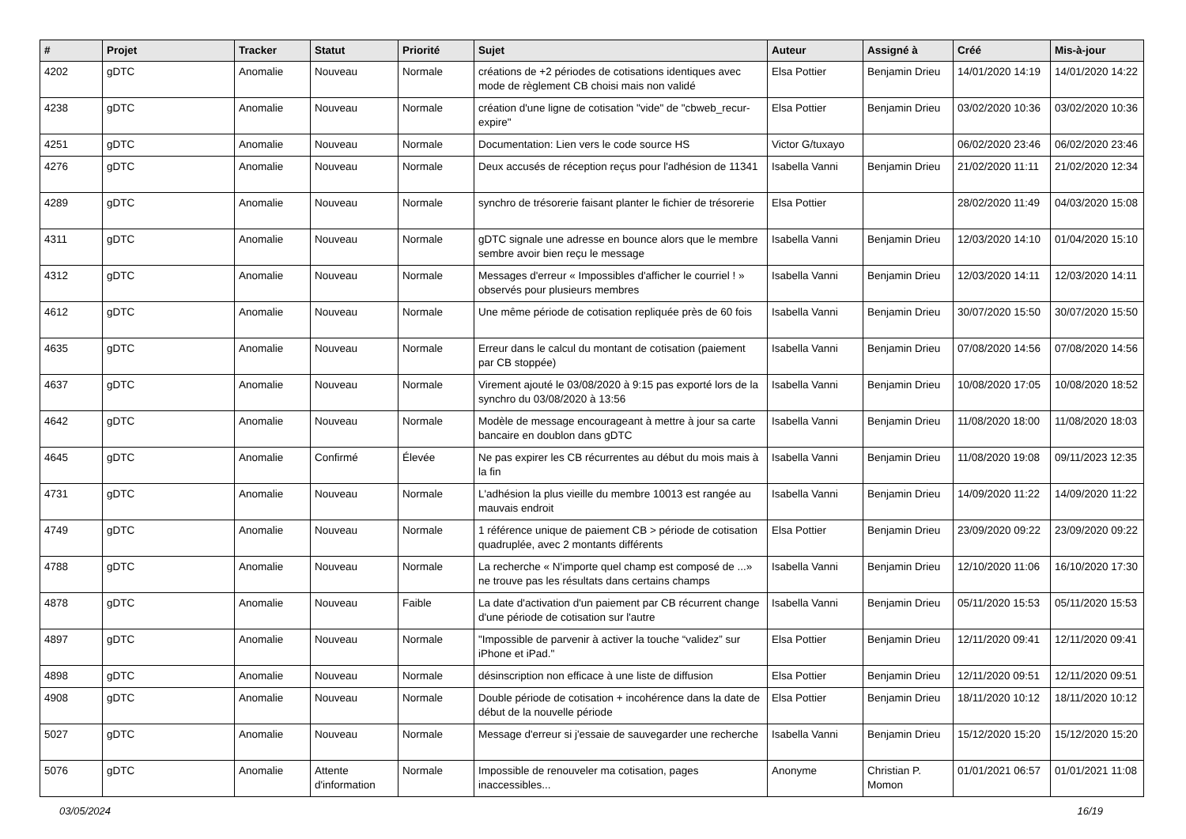| # | Projet | Tracker | Statut | Priorité | Sujet | Auteur | Assigné à | Créé | Mis-à-jour |
| --- | --- | --- | --- | --- | --- | --- | --- | --- | --- |
| 4202 | gDTC | Anomalie | Nouveau | Normale | créations de +2 périodes de cotisations identiques avec mode de règlement CB choisi mais non validé | Elsa Pottier | Benjamin Drieu | 14/01/2020 14:19 | 14/01/2020 14:22 |
| 4238 | gDTC | Anomalie | Nouveau | Normale | création d'une ligne de cotisation "vide" de "cbweb_recur-expire" | Elsa Pottier | Benjamin Drieu | 03/02/2020 10:36 | 03/02/2020 10:36 |
| 4251 | gDTC | Anomalie | Nouveau | Normale | Documentation: Lien vers le code source HS | Victor G/tuxayo | | 06/02/2020 23:46 | 06/02/2020 23:46 |
| 4276 | gDTC | Anomalie | Nouveau | Normale | Deux accusés de réception reçus pour l'adhésion de 11341 | Isabella Vanni | Benjamin Drieu | 21/02/2020 11:11 | 21/02/2020 12:34 |
| 4289 | gDTC | Anomalie | Nouveau | Normale | synchro de trésorerie faisant planter le fichier de trésorerie | Elsa Pottier | | 28/02/2020 11:49 | 04/03/2020 15:08 |
| 4311 | gDTC | Anomalie | Nouveau | Normale | gDTC signale une adresse en bounce alors que le membre sembre avoir bien reçu le message | Isabella Vanni | Benjamin Drieu | 12/03/2020 14:10 | 01/04/2020 15:10 |
| 4312 | gDTC | Anomalie | Nouveau | Normale | Messages d'erreur « Impossibles d'afficher le courriel ! » observés pour plusieurs membres | Isabella Vanni | Benjamin Drieu | 12/03/2020 14:11 | 12/03/2020 14:11 |
| 4612 | gDTC | Anomalie | Nouveau | Normale | Une même période de cotisation repliquée près de 60 fois | Isabella Vanni | Benjamin Drieu | 30/07/2020 15:50 | 30/07/2020 15:50 |
| 4635 | gDTC | Anomalie | Nouveau | Normale | Erreur dans le calcul du montant de cotisation (paiement par CB stoppée) | Isabella Vanni | Benjamin Drieu | 07/08/2020 14:56 | 07/08/2020 14:56 |
| 4637 | gDTC | Anomalie | Nouveau | Normale | Virement ajouté le 03/08/2020 à 9:15 pas exporté lors de la synchro du 03/08/2020 à 13:56 | Isabella Vanni | Benjamin Drieu | 10/08/2020 17:05 | 10/08/2020 18:52 |
| 4642 | gDTC | Anomalie | Nouveau | Normale | Modèle de message encourageant à mettre à jour sa carte bancaire en doublon dans gDTC | Isabella Vanni | Benjamin Drieu | 11/08/2020 18:00 | 11/08/2020 18:03 |
| 4645 | gDTC | Anomalie | Confirmé | Élevée | Ne pas expirer les CB récurrentes au début du mois mais à la fin | Isabella Vanni | Benjamin Drieu | 11/08/2020 19:08 | 09/11/2023 12:35 |
| 4731 | gDTC | Anomalie | Nouveau | Normale | L'adhésion la plus vieille du membre 10013 est rangée au mauvais endroit | Isabella Vanni | Benjamin Drieu | 14/09/2020 11:22 | 14/09/2020 11:22 |
| 4749 | gDTC | Anomalie | Nouveau | Normale | 1 référence unique de paiement CB > période de cotisation quadruplée, avec 2 montants différents | Elsa Pottier | Benjamin Drieu | 23/09/2020 09:22 | 23/09/2020 09:22 |
| 4788 | gDTC | Anomalie | Nouveau | Normale | La recherche « N'importe quel champ est composé de ...» ne trouve pas les résultats dans certains champs | Isabella Vanni | Benjamin Drieu | 12/10/2020 11:06 | 16/10/2020 17:30 |
| 4878 | gDTC | Anomalie | Nouveau | Faible | La date d'activation d'un paiement par CB récurrent change d'une période de cotisation sur l'autre | Isabella Vanni | Benjamin Drieu | 05/11/2020 15:53 | 05/11/2020 15:53 |
| 4897 | gDTC | Anomalie | Nouveau | Normale | "Impossible de parvenir à activer la touche “validez” sur iPhone et iPad." | Elsa Pottier | Benjamin Drieu | 12/11/2020 09:41 | 12/11/2020 09:41 |
| 4898 | gDTC | Anomalie | Nouveau | Normale | désinscription non efficace à une liste de diffusion | Elsa Pottier | Benjamin Drieu | 12/11/2020 09:51 | 12/11/2020 09:51 |
| 4908 | gDTC | Anomalie | Nouveau | Normale | Double période de cotisation + incohérence dans la date de début de la nouvelle période | Elsa Pottier | Benjamin Drieu | 18/11/2020 10:12 | 18/11/2020 10:12 |
| 5027 | gDTC | Anomalie | Nouveau | Normale | Message d'erreur si j'essaie de sauvegarder une recherche | Isabella Vanni | Benjamin Drieu | 15/12/2020 15:20 | 15/12/2020 15:20 |
| 5076 | gDTC | Anomalie | Attente d'information | Normale | Impossible de renouveler ma cotisation, pages inaccessibles... | Anonyme | Christian P. Momon | 01/01/2021 06:57 | 01/01/2021 11:08 |
03/05/2024 16/19